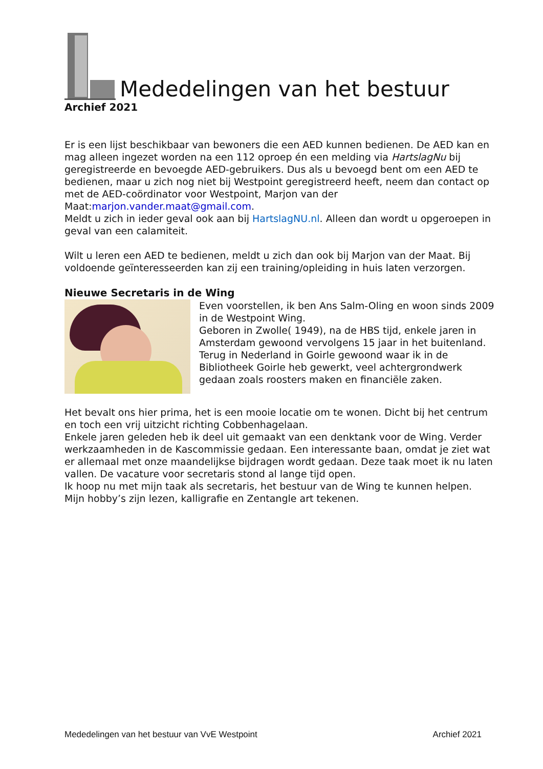Mededelingen van het bestuur
Archief 2021
Er is een lijst beschikbaar van bewoners die een AED kunnen bedienen. De AED kan en mag alleen ingezet worden na een 112 oproep én een melding via HartslagNu bij geregistreerde en bevoegde AED-gebruikers. Dus als u bevoegd bent om een AED te bedienen, maar u zich nog niet bij Westpoint geregistreerd heeft, neem dan contact op met de AED-coördinator voor Westpoint, Marjon van der Maat:marjon.vander.maat@gmail.com.
Meldt u zich in ieder geval ook aan bij HartslagNU.nl. Alleen dan wordt u opgeroepen in geval van een calamiteit.
Wilt u leren een AED te bedienen, meldt u zich dan ook bij Marjon van der Maat. Bij voldoende geïnteresseerden kan zij een training/opleiding in huis laten verzorgen.
Nieuwe Secretaris in de Wing
Even voorstellen, ik ben Ans Salm-Oling en woon sinds 2009 in de Westpoint Wing.
Geboren in Zwolle( 1949), na de HBS tijd, enkele jaren in Amsterdam gewoond vervolgens 15 jaar in het buitenland. Terug in Nederland in Goirle gewoond waar ik in de Bibliotheek Goirle heb gewerkt, veel achtergrondwerk gedaan zoals roosters maken en financiële zaken.
Het bevalt ons hier prima, het is een mooie locatie om te wonen. Dicht bij het centrum en toch een vrij uitzicht richting Cobbenhagelaan.
Enkele jaren geleden heb ik deel uit gemaakt van een denktank voor de Wing. Verder werkzaamheden in de Kascommissie gedaan. Een interessante baan, omdat je ziet wat er allemaal met onze maandelijkse bijdragen wordt gedaan. Deze taak moet ik nu laten vallen. De vacature voor secretaris stond al lange tijd open.
Ik hoop nu met mijn taak als secretaris, het bestuur van de Wing te kunnen helpen.
Mijn hobby’s zijn lezen, kalligrafie en Zentangle art tekenen.
Mededelingen van het bestuur van VvE Westpoint Archief 2021